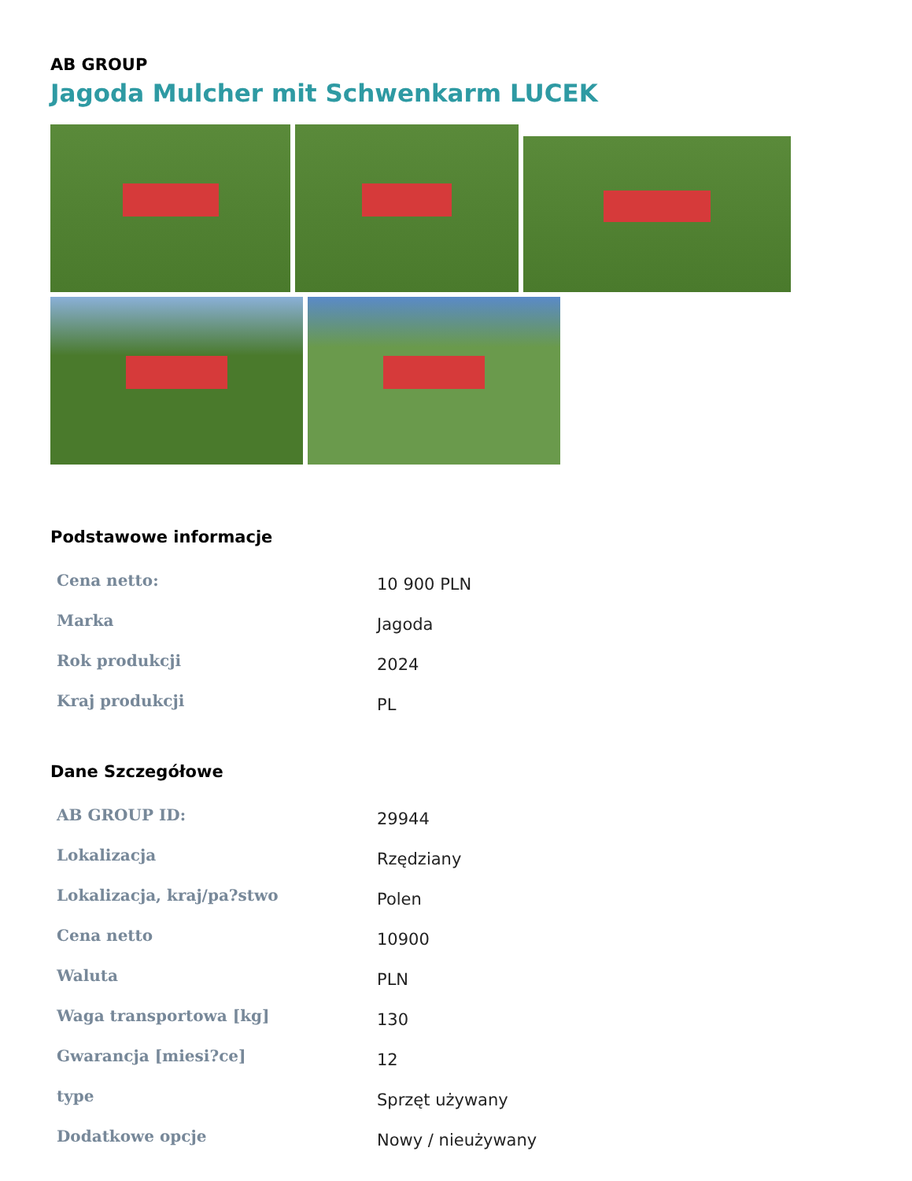AB GROUP
Jagoda Mulcher mit Schwenkarm LUCEK
Podstawowe informacje
| Cena netto: | 10 900 PLN |
| Marka | Jagoda |
| Rok produkcji | 2024 |
| Kraj produkcji | PL |
Dane Szczegółowe
| AB GROUP ID: | 29944 |
| Lokalizacja | Rzędziany |
| Lokalizacja, kraj/pa?stwo | Polen |
| Cena netto | 10900 |
| Waluta | PLN |
| Waga transportowa [kg] | 130 |
| Gwarancja [miesi?ce] | 12 |
| type | Sprzęt używany |
| Dodatkowe opcje | Nowy / nieużywany |